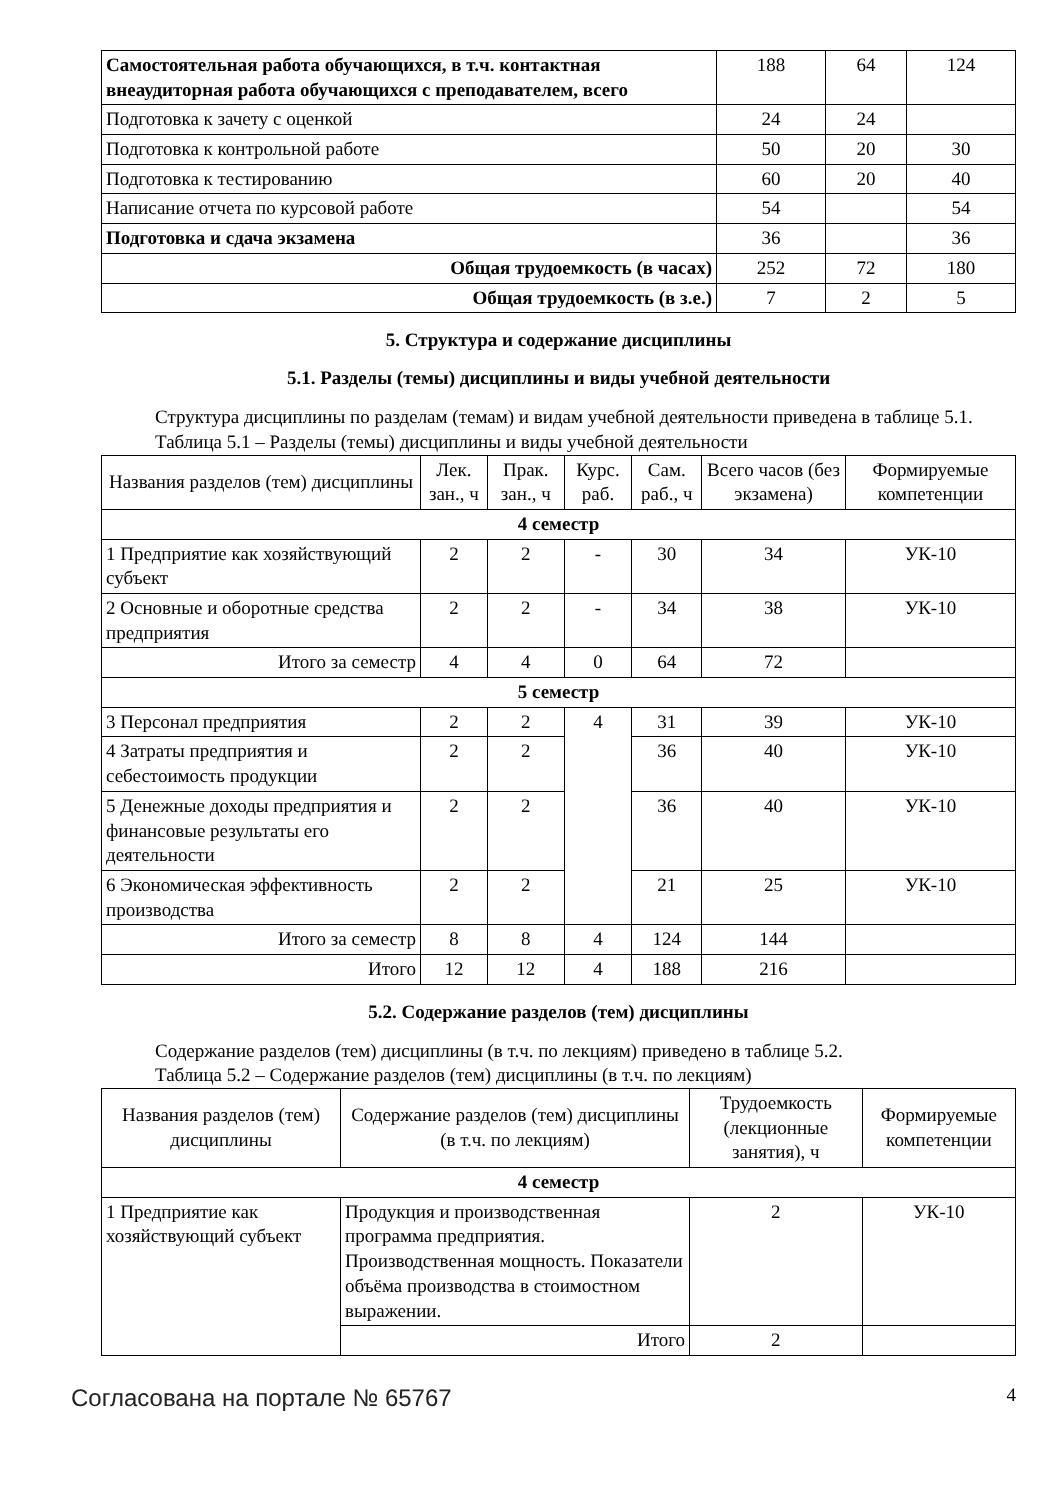| Самостоятельная работа обучающихся, в т.ч. контактная внеаудиторная работа обучающихся с преподавателем, всего | 188 | 64 | 124 |
| Подготовка к зачету с оценкой | 24 | 24 | |
| Подготовка к контрольной работе | 50 | 20 | 30 |
| Подготовка к тестированию | 60 | 20 | 40 |
| Написание отчета по курсовой работе | 54 | | 54 |
| Подготовка и сдача экзамена | 36 | | 36 |
| Общая трудоемкость (в часах) | 252 | 72 | 180 |
| Общая трудоемкость (в з.е.) | 7 | 2 | 5 |
5. Структура и содержание дисциплины
5.1. Разделы (темы) дисциплины и виды учебной деятельности
Структура дисциплины по разделам (темам) и видам учебной деятельности приведена в таблице 5.1.
Таблица 5.1 – Разделы (темы) дисциплины и виды учебной деятельности
| Названия разделов (тем) дисциплины | Лек. зан., ч | Прак. зан., ч | Курс. раб. | Сам. раб., ч | Всего часов (без экзамена) | Формируемые компетенции |
| --- | --- | --- | --- | --- | --- | --- |
| 4 семестр | | | | | | |
| 1 Предприятие как хозяйствующий субъект | 2 | 2 | - | 30 | 34 | УК-10 |
| 2 Основные и оборотные средства предприятия | 2 | 2 | - | 34 | 38 | УК-10 |
| Итого за семестр | 4 | 4 | 0 | 64 | 72 | |
| 5 семестр | | | | | | |
| 3 Персонал предприятия | 2 | 2 | 4 | 31 | 39 | УК-10 |
| 4 Затраты предприятия и себестоимость продукции | 2 | 2 | | 36 | 40 | УК-10 |
| 5 Денежные доходы предприятия и финансовые результаты его деятельности | 2 | 2 | | 36 | 40 | УК-10 |
| 6 Экономическая эффективность производства | 2 | 2 | | 21 | 25 | УК-10 |
| Итого за семестр | 8 | 8 | 4 | 124 | 144 | |
| Итого | 12 | 12 | 4 | 188 | 216 | |
5.2. Содержание разделов (тем) дисциплины
Содержание разделов (тем) дисциплины (в т.ч. по лекциям) приведено в таблице 5.2.
Таблица 5.2 – Содержание разделов (тем) дисциплины (в т.ч. по лекциям)
| Названия разделов (тем) дисциплины | Содержание разделов (тем) дисциплины (в т.ч. по лекциям) | Трудоемкость (лекционные занятия), ч | Формируемые компетенции |
| --- | --- | --- | --- |
| 4 семестр | | | |
| 1 Предприятие как хозяйствующий субъект | Продукция и производственная программа предприятия. Производственная мощность. Показатели объёма производства в стоимостном выражении. | 2 | УК-10 |
| | Итого | 2 | |
Согласована на портале № 65767 4